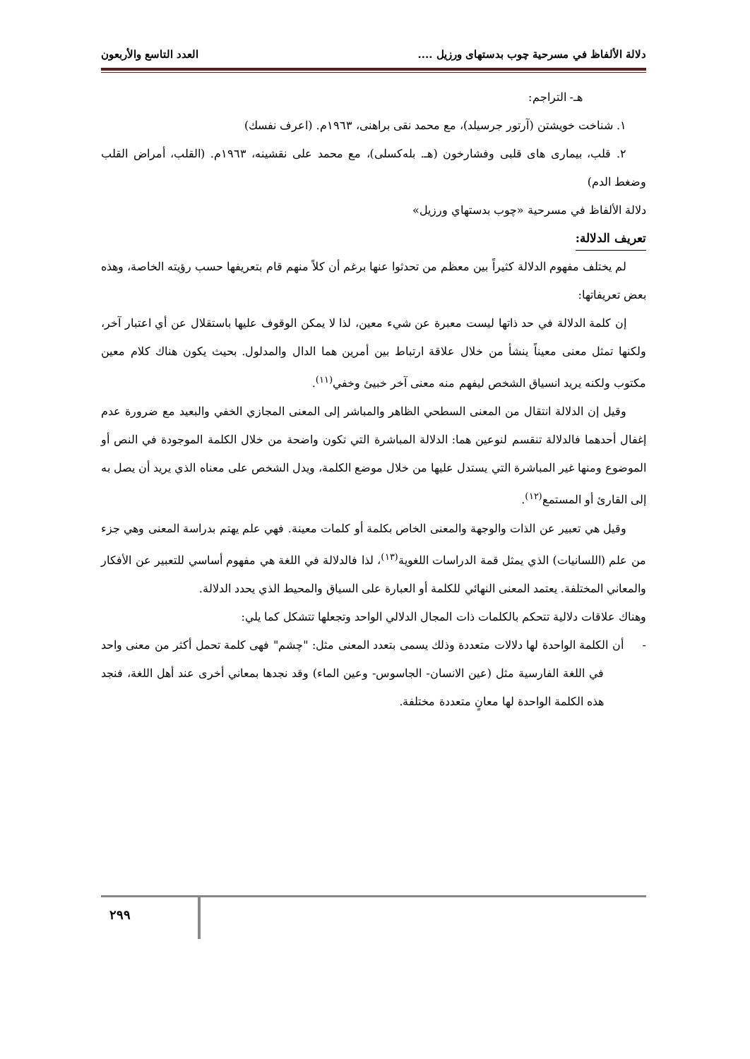دلالة الألفاظ في مسرحية چوب بدستهای ورزيل .... العدد التاسع والأربعون
هـ- التراجم:
١. شناخت خويشتن (آرتور جرسيلد)، مع محمد نقى براهنى، ١٩٦٣م. (اعرف نفسك)
٢. قلب، بيمارى هاى قلبى وفشارخون (هـ. بله‌كسلى)، مع محمد على نقشينه، ١٩٦٣م. (القلب، أمراض القلب وضغط الدم)
دلالة الألفاظ في مسرحية «چوب بدستهاي ورزيل»
تعريف الدلالة:
لم يختلف مفهوم الدلالة كثيراً بين معظم من تحدثوا عنها برغم أن كلاً منهم قام بتعريفها حسب رؤيته الخاصة، وهذه بعض تعريفاتها:
إن كلمة الدلالة في حد ذاتها ليست معبرة عن شيء معين، لذا لا يمكن الوقوف عليها باستقلال عن أي اعتبار آخر، ولكنها تمثل معنى معيناً ينشأ من خلال علاقة ارتباط بين أمرين هما الدال والمدلول. بحيث يكون هناك كلام معين مكتوب ولكنه يريد انسياق الشخص ليفهم منه معنى آخر خبيئ وخفي<sup>(١١)</sup>.
وقيل إن الدلالة انتقال من المعنى السطحي الظاهر والمباشر إلى المعنى المجازي الخفي والبعيد مع ضرورة عدم إغفال أحدهما فالدلالة تنقسم لنوعين هما: الدلالة المباشرة التي تكون واضحة من خلال الكلمة الموجودة في النص أو الموضوع ومنها غير المباشرة التي يستدل عليها من خلال موضع الكلمة، ويدل الشخص على معناه الذي يريد أن يصل به إلى القارئ أو المستمع<sup>(١٢)</sup>.
وقيل هي تعبير عن الذات والوجهة والمعنى الخاص بكلمة أو كلمات معينة. فهي علم يهتم بدراسة المعنى وهي جزء من علم (اللسانيات) الذي يمثل قمة الدراسات اللغوية<sup>(١٣)</sup>، لذا فالدلالة في اللغة هي مفهوم أساسي للتعبير عن الأفكار والمعاني المختلفة. يعتمد المعنى النهائي للكلمة أو العبارة على السياق والمحيط الذي يحدد الدلالة.
وهناك علاقات دلالية تتحكم بالكلمات ذات المجال الدلالي الواحد وتجعلها تتشكل كما يلي:
- أن الكلمة الواحدة لها دلالات متعددة وذلك يسمى بتعدد المعنى مثل: "چشم" فهى كلمة تحمل أكثر من معنى واحد في اللغة الفارسية مثل (عين الانسان- الجاسوس- وعين الماء) وقد نجدها بمعاني أخرى عند أهل اللغة، فنجد هذه الكلمة الواحدة لها معانٍ متعددة مختلفة.
٢٩٩